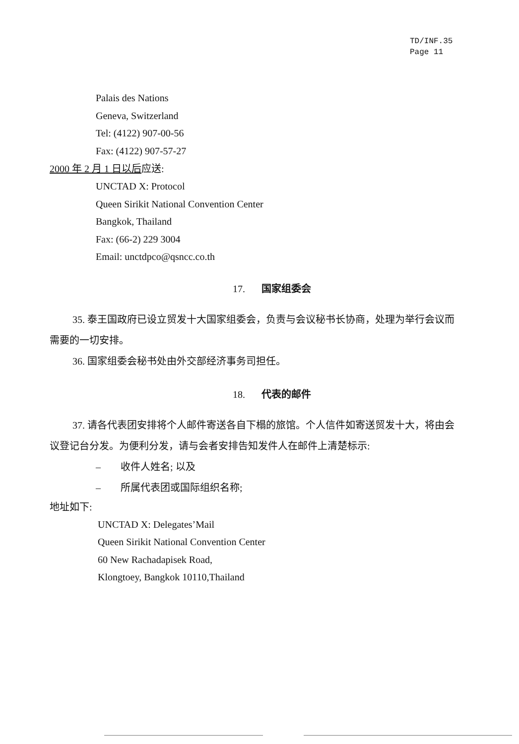TD/INF.35
Page 11
Palais des Nations
Geneva, Switzerland
Tel: (4122) 907-00-56
Fax: (4122) 907-57-27
2000 年 2 月 1 日以后应送:
UNCTAD X: Protocol
Queen Sirikit National Convention Center
Bangkok, Thailand
Fax: (66-2) 229 3004
Email: unctdpco@qsncc.co.th
17. 国家组委会
35. 泰王国政府已设立贸发十大国家组委会，负责与会议秘书长协商，处理为举行会议而需要的一切安排。
36. 国家组委会秘书处由外交部经济事务司担任。
18. 代表的邮件
37. 请各代表团安排将个人邮件寄送各自下榻的旅馆。个人信件如寄送贸发十大，将由会议登记台分发。为便利分发，请与会者安排告知发件人在邮件上清楚标示:
– 收件人姓名; 以及
– 所属代表团或国际组织名称;
地址如下:
UNCTAD X: Delegates’Mail
Queen Sirikit National Convention Center
60 New Rachadapisek Road,
Klongtoey, Bangkok 10110,Thailand